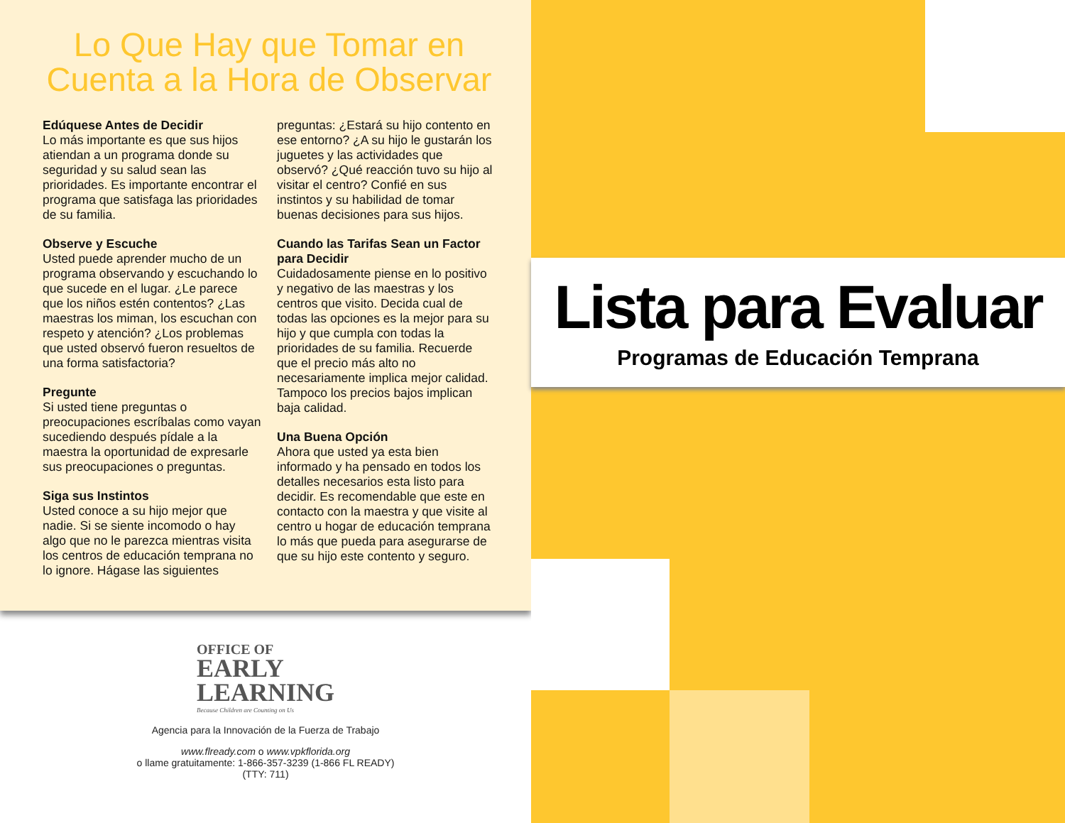Lo Que Hay que Tomar en Cuenta a la Hora de Observar
Edúquese Antes de Decidir
Lo más importante es que sus hijos atiendan a un programa donde su seguridad y su salud sean las prioridades. Es importante encontrar el programa que satisfaga las prioridades de su familia.
Observe y Escuche
Usted puede aprender mucho de un programa observando y escuchando lo que sucede en el lugar. ¿Le parece que los niños estén contentos? ¿Las maestras los miman, los escuchan con respeto y atención? ¿Los problemas que usted observó fueron resueltos de una forma satisfactoria?
Pregunte
Si usted tiene preguntas o preocupaciones escríbalas como vayan sucediendo después pídale a la maestra la oportunidad de expresarle sus preocupaciones o preguntas.
Siga sus Instintos
Usted conoce a su hijo mejor que nadie. Si se siente incomodo o hay algo que no le parezca mientras visita los centros de educación temprana no lo ignore. Hágase las siguientes preguntas: ¿Estará su hijo contento en ese entorno? ¿A su hijo le gustarán los juguetes y las actividades que observó? ¿Qué reacción tuvo su hijo al visitar el centro? Confié en sus instintos y su habilidad de tomar buenas decisiones para sus hijos.
Cuando las Tarifas Sean un Factor para Decidir
Cuidadosamente piense en lo positivo y negativo de las maestras y los centros que visito. Decida cual de todas las opciones es la mejor para su hijo y que cumpla con todas la prioridades de su familia. Recuerde que el precio más alto no necesariamente implica mejor calidad. Tampoco los precios bajos implican baja calidad.
Una Buena Opción
Ahora que usted ya esta bien informado y ha pensado en todos los detalles necesarios esta listo para decidir. Es recomendable que este en contacto con la maestra y que visite al centro u hogar de educación temprana lo más que pueda para asegurarse de que su hijo este contento y seguro.
OFFICE OF
EARLY
LEARNING
Because Children are Counting on Us
Agencia para la Innovación de la Fuerza de Trabajo
www.flready.com o www.vpkflorida.org
o llame gratuitamente: 1-866-357-3239 (1-866 FL READY)
(TTY: 711)
Lista para Evaluar
Programas de Educación Temprana